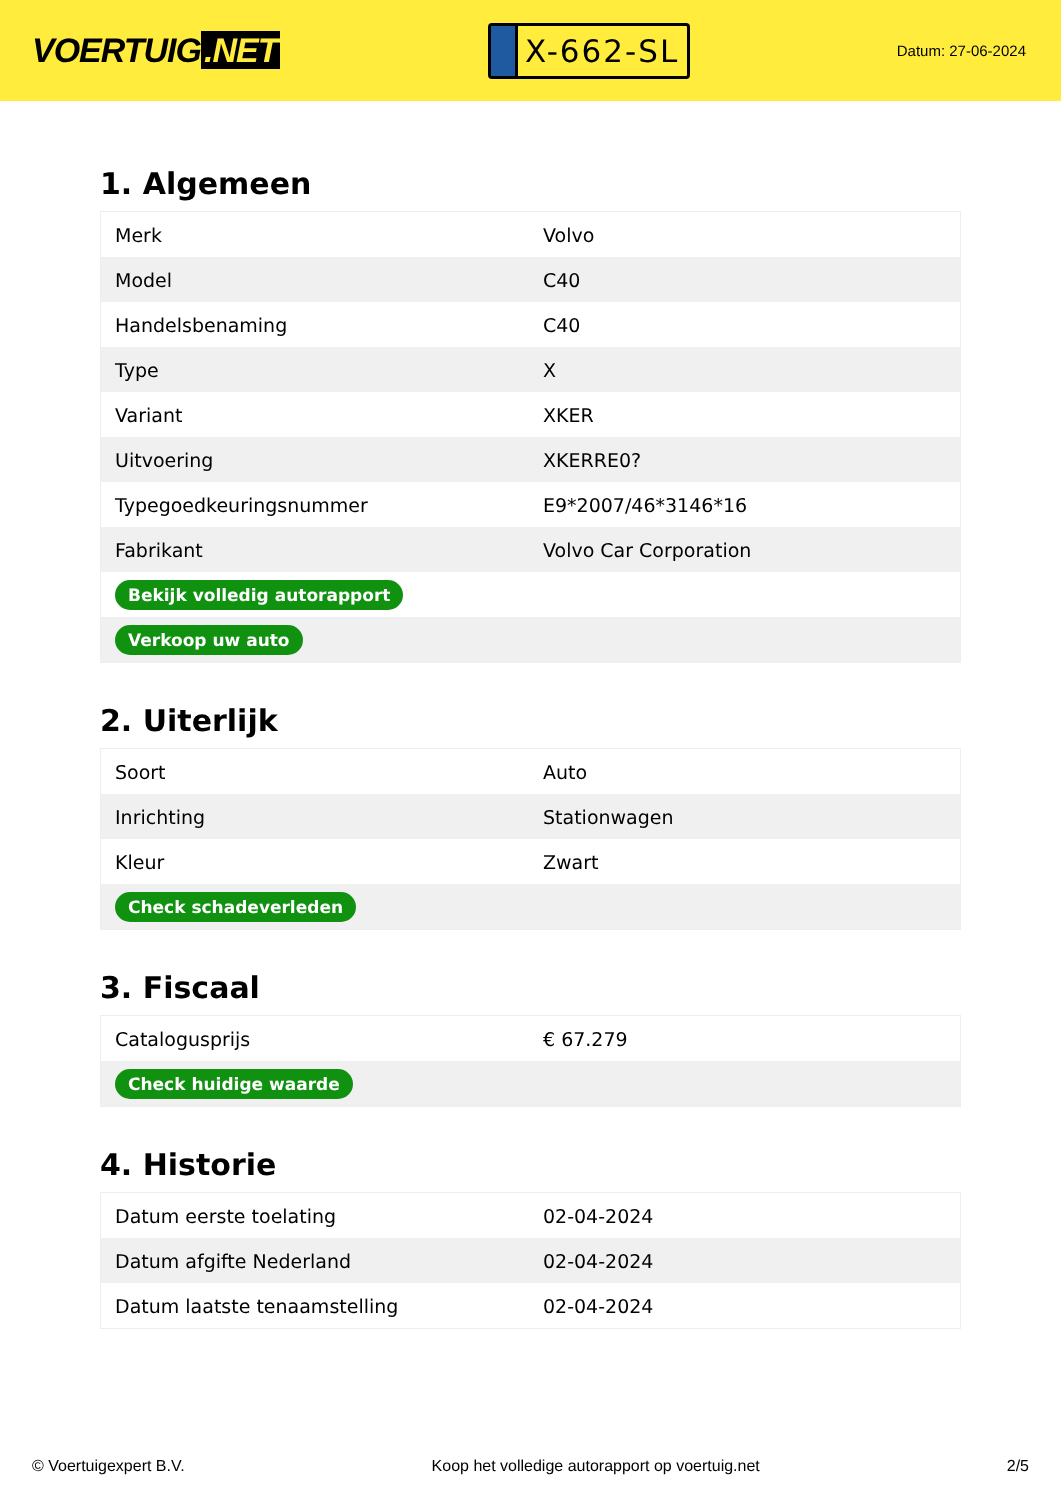VOERTUIG.NET
X-662-SL
Datum: 27-06-2024
1. Algemeen
| Merk | Volvo |
| Model | C40 |
| Handelsbenaming | C40 |
| Type | X |
| Variant | XKER |
| Uitvoering | XKERRE0? |
| Typegoedkeuringsnummer | E9*2007/46*3146*16 |
| Fabrikant | Volvo Car Corporation |
| Bekijk volledig autorapport | |
| Verkoop uw auto | |
2. Uiterlijk
| Soort | Auto |
| Inrichting | Stationwagen |
| Kleur | Zwart |
| Check schadeverleden | |
3. Fiscaal
| Catalogusprijs | € 67.279 |
| Check huidige waarde | |
4. Historie
| Datum eerste toelating | 02-04-2024 |
| Datum afgifte Nederland | 02-04-2024 |
| Datum laatste tenaamstelling | 02-04-2024 |
© Voertuigexpert B.V. Koop het volledige autorapport op voertuig.net 2/5